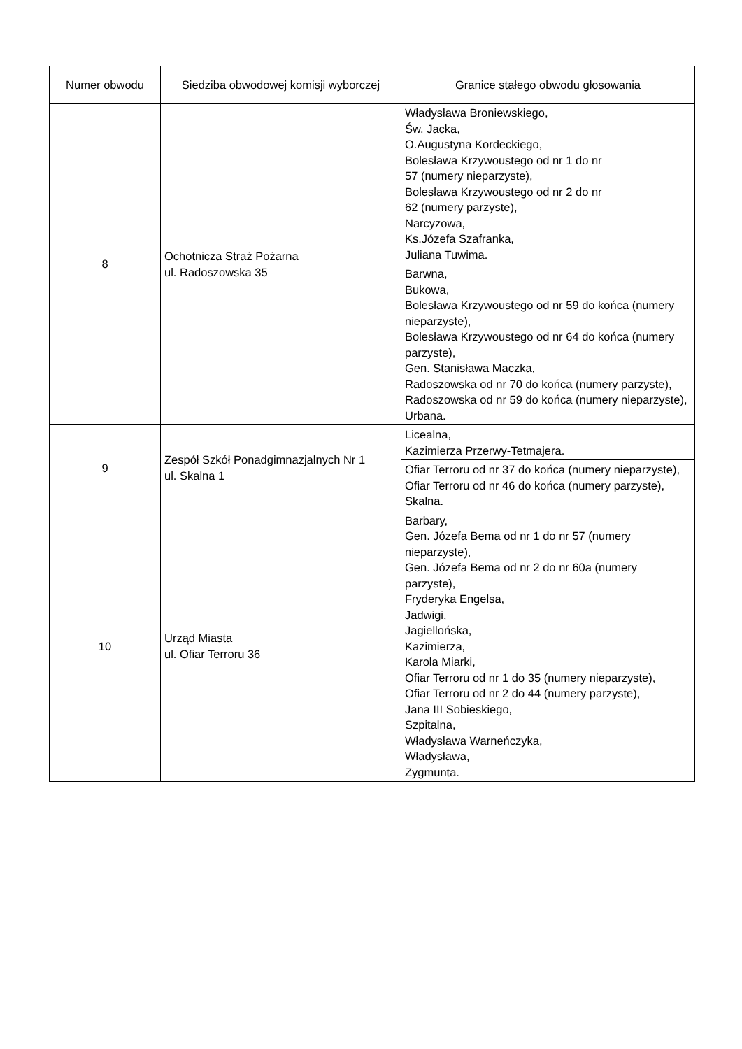| Numer obwodu | Siedziba obwodowej komisji wyborczej | Granice stałego obwodu głosowania |
| --- | --- | --- |
| 8 | Ochotnicza Straż Pożarna ul. Radoszowska 35 | Władysława Broniewskiego, Św. Jacka, O.Augustyna Kordeckiego, Bolesława Krzywoustego od nr 1 do nr 57 (numery nieparzyste), Bolesława Krzywoustego od nr 2 do nr 62 (numery parzyste), Narcyzowa, Ks.Józefa Szafranka, Juliana Tuwima. |
| | | Barwna, Bukowa, Bolesława Krzywoustego od nr 59 do końca (numery nieparzyste), Bolesława Krzywoustego od nr 64 do końca (numery parzyste), Gen. Stanisława Maczka, Radoszowska od nr 70 do końca (numery parzyste), Radoszowska od nr 59 do końca (numery nieparzyste), Urbana. |
| 9 | Zespół Szkół Ponadgimnazjalnych Nr 1 ul. Skalna 1 | Licealna, Kazimierza Przerwy-Tetmajera. |
| | | Ofiar Terroru od nr 37 do końca (numery nieparzyste), Ofiar Terroru od nr 46 do końca (numery parzyste), Skalna. |
| 10 | Urząd Miasta ul. Ofiar Terroru 36 | Barbary, Gen. Józefa Bema od nr 1 do nr 57 (numery nieparzyste), Gen. Józefa Bema od nr 2 do nr 60a (numery parzyste), Fryderyka Engelsa, Jadwigi, Jagiellońska, Kazimierza, Karola Miarki, Ofiar Terroru od nr 1 do 35 (numery nieparzyste), Ofiar Terroru od nr 2 do 44 (numery parzyste), Jana III Sobieskiego, Szpitalna, Władysława Warneńczyka, Władysława, Zygmunta. |